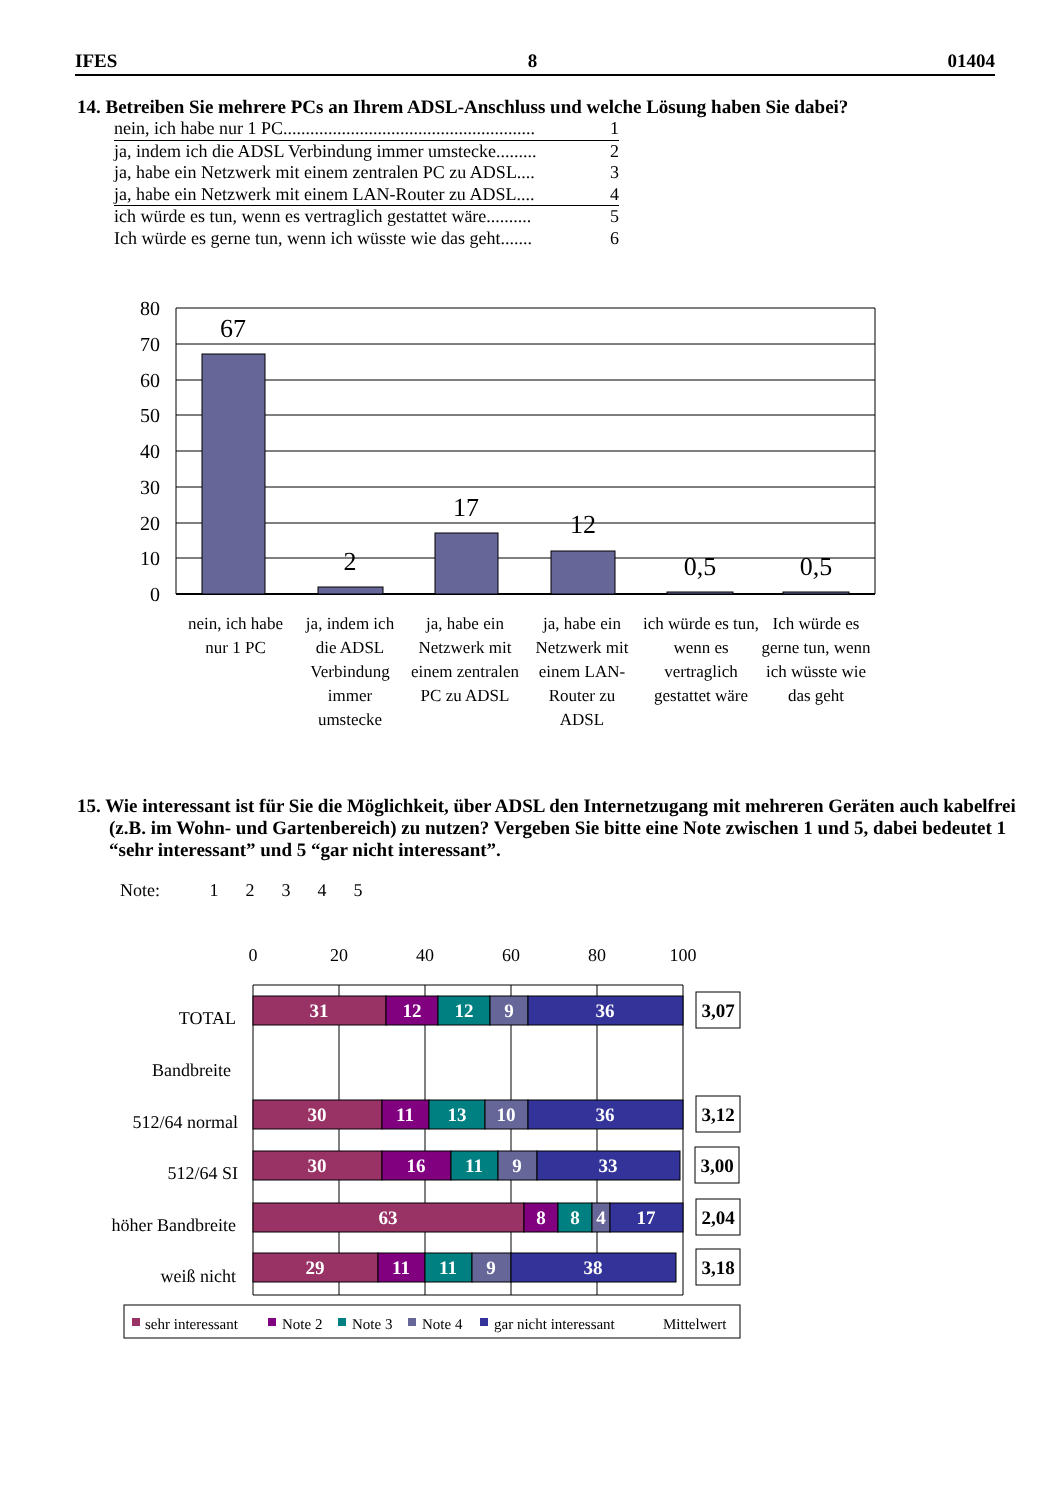IFES 8 01404
14. Betreiben Sie mehrere PCs an Ihrem ADSL-Anschluss und welche Lösung haben Sie dabei?
nein, ich habe nur 1 PC........................................................ 1
ja, indem ich die ADSL Verbindung immer umstecke......... 2
ja, habe ein Netzwerk mit einem zentralen PC zu ADSL.... 3
ja, habe ein Netzwerk mit einem LAN-Router zu ADSL.... 4
ich würde es tun, wenn es vertraglich gestattet wäre.......... 5
Ich würde es gerne tun, wenn ich wüsste wie das geht....... 6
80
70
60
50
40
30
20
10
0
67
2
17
12
0,5
0,5
nein, ich habe nur 1 PC
ja, indem ich die ADSL Verbindung immer umstecke
ja, habe ein Netzwerk mit einem zentralen PC zu ADSL
ja, habe ein Netzwerk mit einem LAN-Router zu ADSL
ich würde es tun, wenn es vertraglich gestattet wäre
Ich würde es gerne tun, wenn ich wüsste wie das geht
15. Wie interessant ist für Sie die Möglichkeit, über ADSL den Internetzugang mit mehreren Geräten auch kabelfrei (z.B. im Wohn- und Gartenbereich) zu nutzen? Vergeben Sie bitte eine Note zwischen 1 und 5, dabei bedeutet 1 “sehr interessant” und 5 “gar nicht interessant”.
Note: 1 2 3 4 5
0
20
40
60
80
100
TOTAL
Bandbreite
512/64 normal
512/64 SI
höher Bandbreite
weiß nicht
31
12
12
9
36
30
11
13
10
36
30
16
11
9
33
63
8
8
4
17
29
11
11
9
38
3,07
3,12
3,00
2,04
3,18
sehr interessant
Note 2
Note 3
Note 4
gar nicht interessant
Mittelwert